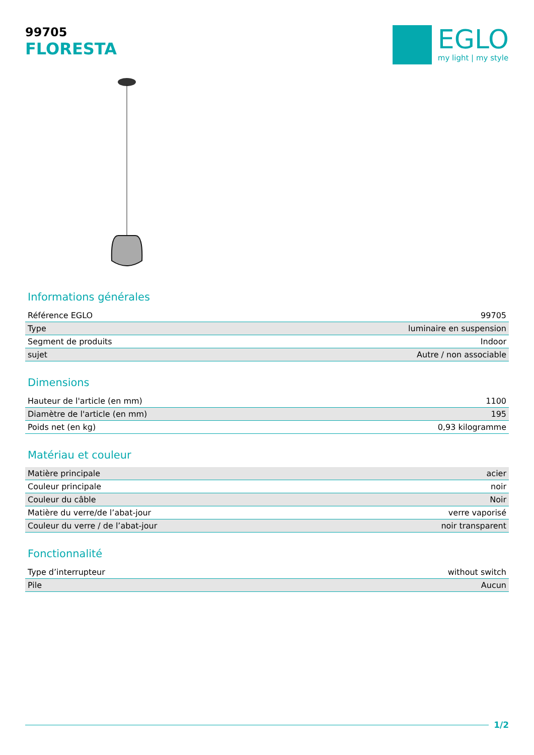99705
FLORESTA
EGLO
my light | my style
Informations générales
| Référence EGLO | 99705 |
| Type | luminaire en suspension |
| Segment de produits | Indoor |
| sujet | Autre / non associable |
Dimensions
| Hauteur de l'article (en mm) | 1100 |
| Diamètre de l'article (en mm) | 195 |
| Poids net (en kg) | 0,93 kilogramme |
Matériau et couleur
| Matière principale | acier |
| Couleur principale | noir |
| Couleur du câble | Noir |
| Matière du verre/de l’abat-jour | verre vaporisé |
| Couleur du verre / de l’abat-jour | noir transparent |
Fonctionnalité
| Type d’interrupteur | without switch |
| Pile | Aucun |
1/2